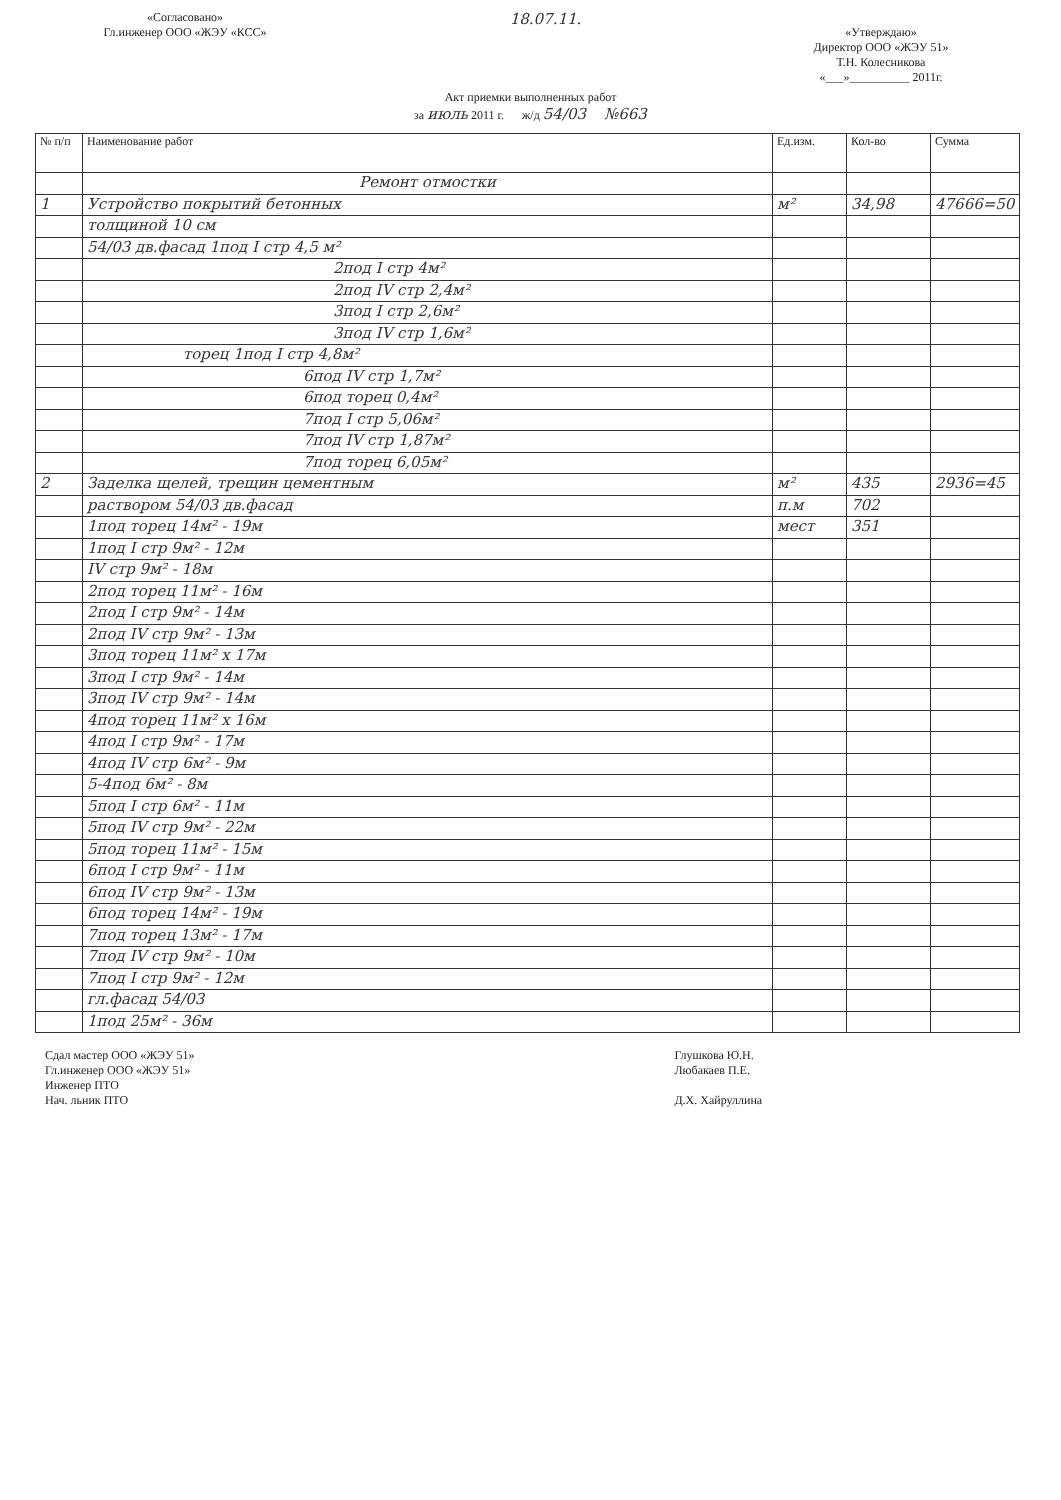«Согласовано»
Гл.инженер ООО «ЖЭУ «КСС»
18.07.11.
«Утверждаю»
Директор ООО «ЖЭУ 51»
Т.Н. Колесникова
«___»__________ 2011г.
Акт приемки выполненных работ
за июль 2011 г. ж/д 54/03 №663
| № п/п | Наименование работ | Ед.изм. | Кол-во | Сумма |
| --- | --- | --- | --- | --- |
| | Ремонт отмостки | | | |
| 1 | Устройство покрытий бетонных | м² | 34,98 | 47666=50 |
| | толщиной 10 см | | | |
| | 54/03 дв.фасад 1под I стр 4,5 м² | | | |
| | 2под I стр 4м² | | | |
| | 2под IV стр 2,4м² | | | |
| | 3под I стр 2,6м² | | | |
| | 3под IV стр 1,6м² | | | |
| | торец 1под I стр 4,8м² | | | |
| | 6под IV стр 1,7м² | | | |
| | 6под торец 0,4м² | | | |
| | 7под I стр 5,06м² | | | |
| | 7под IV стр 1,87м² | | | |
| | 7под торец 6,05м² | | | |
| 2 | Заделка щелей, трещин цементным | м² | 435 | 2936=45 |
| | раствором 54/03 дв.фасад | п.м | 702 | |
| | 1под торец 14м² - 19м | мест | 351 | |
| | 1под I стр 9м² - 12м | | | |
| | IV стр 9м² - 18м | | | |
| | 2под торец 11м² - 16м | | | |
| | 2под I стр 9м² - 14м | | | |
| | 2под IV стр 9м² - 13м | | | |
| | 3под торец 11м² x 17м | | | |
| | 3под I стр 9м² - 14м | | | |
| | 3под IV стр 9м² - 14м | | | |
| | 4под торец 11м² x 16м | | | |
| | 4под I стр 9м² - 17м | | | |
| | 4под IV стр 6м² - 9м | | | |
| | 5-4под 6м² - 8м | | | |
| | 5под I стр 6м² - 11м | | | |
| | 5под IV стр 9м² - 22м | | | |
| | 5под торец 11м² - 15м | | | |
| | 6под I стр 9м² - 11м | | | |
| | 6под IV стр 9м² - 13м | | | |
| | 6под торец 14м² - 19м | | | |
| | 7под торец 13м² - 17м | | | |
| | 7под IV стр 9м² - 10м | | | |
| | 7под I стр 9м² - 12м | | | |
| | гл.фасад 54/03 | | | |
| | 1под 25м² - 36м | | | |
Сдал мастер ООО «ЖЭУ 51»
Гл.инженер ООО «ЖЭУ 51»
Инженер ПТО
Нач. льник ПТО
Глушкова Ю.Н.
Любакаев П.Е.
Д.Х. Хайруллина